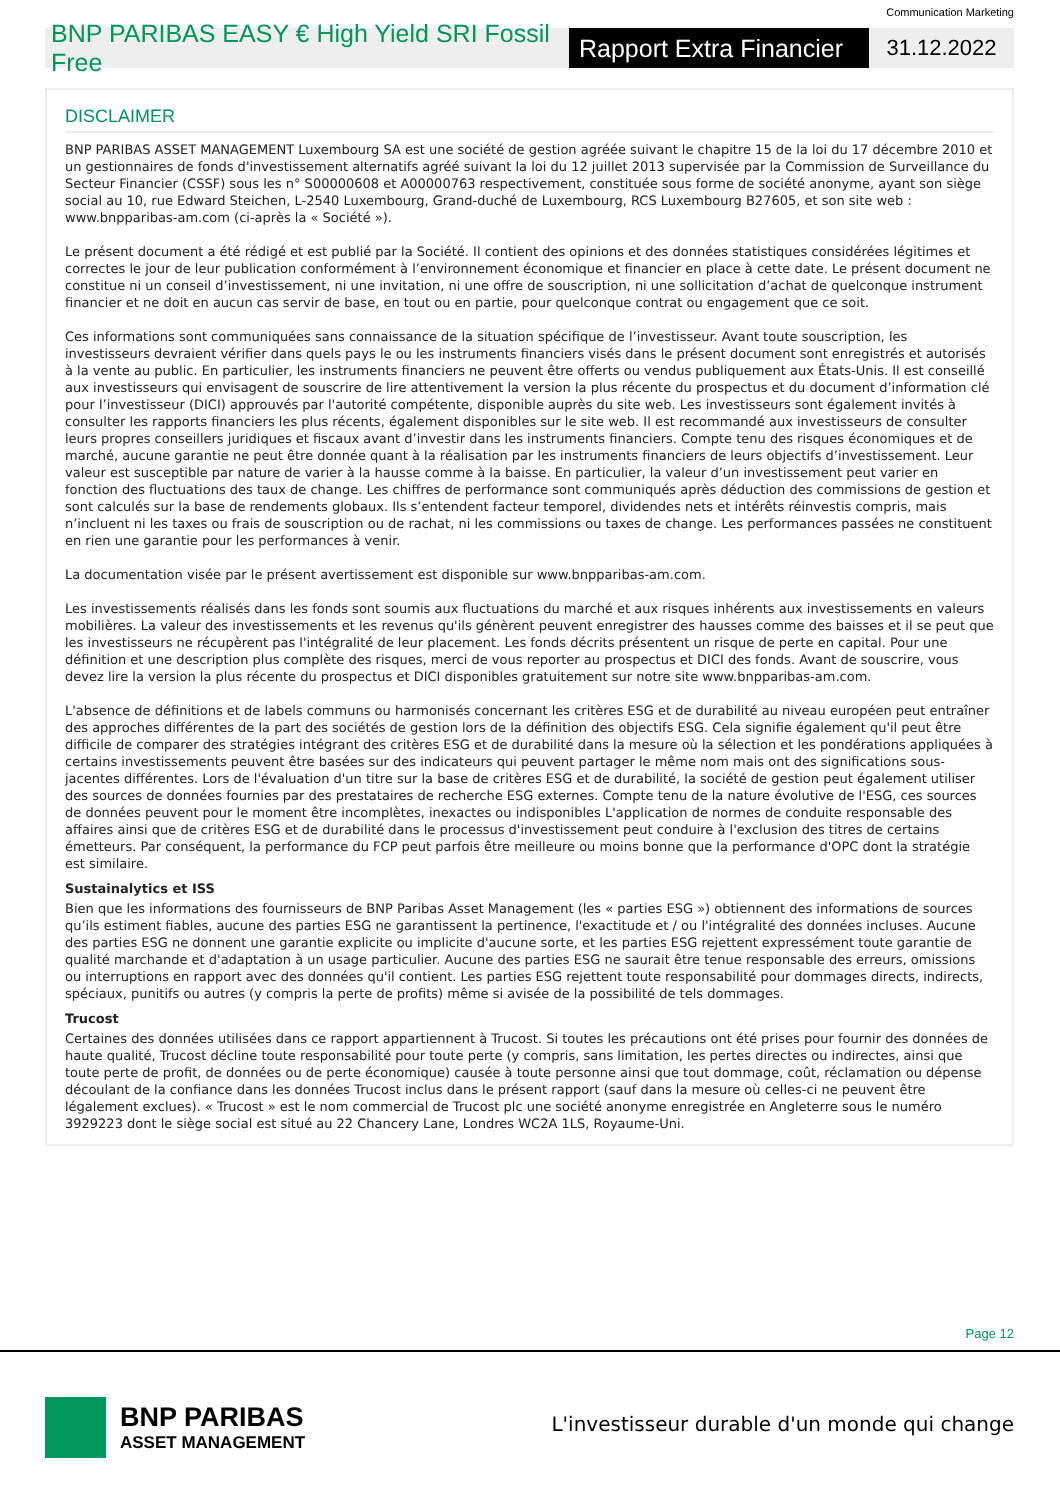Communication Marketing
BNP PARIBAS EASY € High Yield SRI Fossil Free
Rapport Extra Financier
31.12.2022
DISCLAIMER
BNP PARIBAS ASSET MANAGEMENT Luxembourg SA est une société de gestion agréée suivant le chapitre 15 de la loi du 17 décembre 2010 et un gestionnaires de fonds d'investissement alternatifs agréé suivant la loi du 12 juillet 2013 supervisée par la Commission de Surveillance du Secteur Financier (CSSF) sous les n° S00000608 et A00000763 respectivement, constituée sous forme de société anonyme, ayant son siège social au 10, rue Edward Steichen, L-2540 Luxembourg, Grand-duché de Luxembourg, RCS Luxembourg B27605, et son site web : www.bnpparibas-am.com (ci-après la « Société »).
Le présent document a été rédigé et est publié par la Société. Il contient des opinions et des données statistiques considérées légitimes et correctes le jour de leur publication conformément à l’environnement économique et financier en place à cette date. Le présent document ne constitue ni un conseil d’investissement, ni une invitation, ni une offre de souscription, ni une sollicitation d’achat de quelconque instrument financier et ne doit en aucun cas servir de base, en tout ou en partie, pour quelconque contrat ou engagement que ce soit.
Ces informations sont communiquées sans connaissance de la situation spécifique de l’investisseur. Avant toute souscription, les investisseurs devraient vérifier dans quels pays le ou les instruments financiers visés dans le présent document sont enregistrés et autorisés à la vente au public. En particulier, les instruments financiers ne peuvent être offerts ou vendus publiquement aux États-Unis. Il est conseillé aux investisseurs qui envisagent de souscrire de lire attentivement la version la plus récente du prospectus et du document d’information clé pour l’investisseur (DICI) approuvés par l'autorité compétente, disponible auprès du site web. Les investisseurs sont également invités à consulter les rapports financiers les plus récents, également disponibles sur le site web. Il est recommandé aux investisseurs de consulter leurs propres conseillers juridiques et fiscaux avant d’investir dans les instruments financiers. Compte tenu des risques économiques et de marché, aucune garantie ne peut être donnée quant à la réalisation par les instruments financiers de leurs objectifs d’investissement. Leur valeur est susceptible par nature de varier à la hausse comme à la baisse. En particulier, la valeur d’un investissement peut varier en fonction des fluctuations des taux de change. Les chiffres de performance sont communiqués après déduction des commissions de gestion et sont calculés sur la base de rendements globaux. Ils s’entendent facteur temporel, dividendes nets et intérêts réinvestis compris, mais n’incluent ni les taxes ou frais de souscription ou de rachat, ni les commissions ou taxes de change. Les performances passées ne constituent en rien une garantie pour les performances à venir.
La documentation visée par le présent avertissement est disponible sur www.bnpparibas-am.com.
Les investissements réalisés dans les fonds sont soumis aux fluctuations du marché et aux risques inhérents aux investissements en valeurs mobilières. La valeur des investissements et les revenus qu'ils génèrent peuvent enregistrer des hausses comme des baisses et il se peut que les investisseurs ne récupèrent pas l'intégralité de leur placement. Les fonds décrits présentent un risque de perte en capital. Pour une définition et une description plus complète des risques, merci de vous reporter au prospectus et DICI des fonds. Avant de souscrire, vous devez lire la version la plus récente du prospectus et DICI disponibles gratuitement sur notre site www.bnpparibas-am.com.
L'absence de définitions et de labels communs ou harmonisés concernant les critères ESG et de durabilité au niveau européen peut entraîner des approches différentes de la part des sociétés de gestion lors de la définition des objectifs ESG. Cela signifie également qu'il peut être difficile de comparer des stratégies intégrant des critères ESG et de durabilité dans la mesure où la sélection et les pondérations appliquées à certains investissements peuvent être basées sur des indicateurs qui peuvent partager le même nom mais ont des significations sous-jacentes différentes. Lors de l'évaluation d'un titre sur la base de critères ESG et de durabilité, la société de gestion peut également utiliser des sources de données fournies par des prestataires de recherche ESG externes. Compte tenu de la nature évolutive de l'ESG, ces sources de données peuvent pour le moment être incomplètes, inexactes ou indisponibles L'application de normes de conduite responsable des affaires ainsi que de critères ESG et de durabilité dans le processus d'investissement peut conduire à l'exclusion des titres de certains émetteurs. Par conséquent, la performance du FCP peut parfois être meilleure ou moins bonne que la performance d'OPC dont la stratégie est similaire.
Sustainalytics et ISS
Bien que les informations des fournisseurs de BNP Paribas Asset Management (les « parties ESG ») obtiennent des informations de sources qu’ils estiment fiables, aucune des parties ESG ne garantissent la pertinence, l'exactitude et / ou l'intégralité des données incluses. Aucune des parties ESG ne donnent une garantie explicite ou implicite d'aucune sorte, et les parties ESG rejettent expressément toute garantie de qualité marchande et d'adaptation à un usage particulier. Aucune des parties ESG ne saurait être tenue responsable des erreurs, omissions ou interruptions en rapport avec des données qu'il contient. Les parties ESG rejettent toute responsabilité pour dommages directs, indirects, spéciaux, punitifs ou autres (y compris la perte de profits) même si avisée de la possibilité de tels dommages.
Trucost
Certaines des données utilisées dans ce rapport appartiennent à Trucost. Si toutes les précautions ont été prises pour fournir des données de haute qualité, Trucost décline toute responsabilité pour toute perte (y compris, sans limitation, les pertes directes ou indirectes, ainsi que toute perte de profit, de données ou de perte économique) causée à toute personne ainsi que tout dommage, coût, réclamation ou dépense découlant de la confiance dans les données Trucost inclus dans le présent rapport (sauf dans la mesure où celles-ci ne peuvent être légalement exclues). « Trucost » est le nom commercial de Trucost plc une société anonyme enregistrée en Angleterre sous le numéro 3929223 dont le siège social est situé au 22 Chancery Lane, Londres WC2A 1LS, Royaume-Uni.
Page 12
BNP PARIBAS
ASSET MANAGEMENT
L'investisseur durable d'un monde qui change